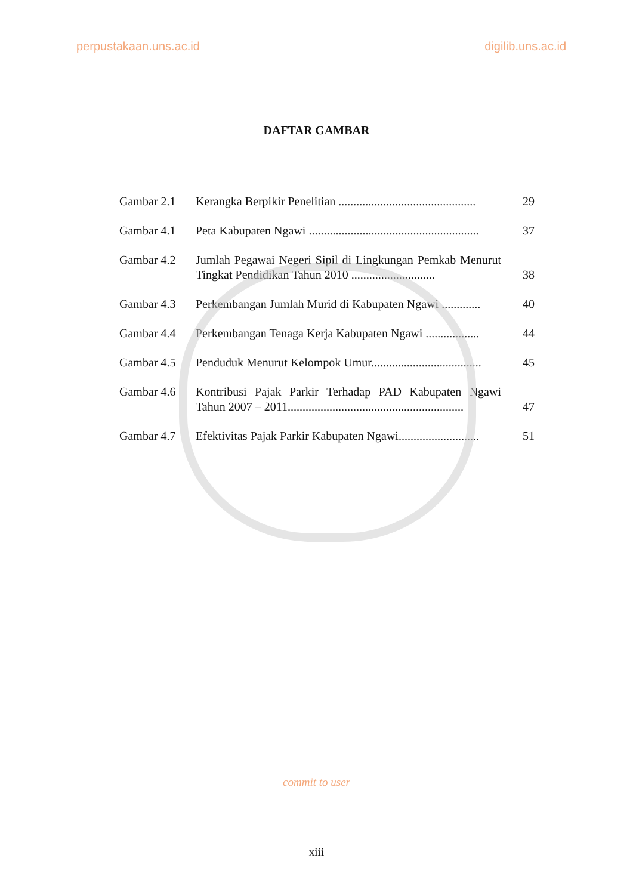perpustakaan.uns.ac.id digilib.uns.ac.id
DAFTAR GAMBAR
| Gambar 2.1 | Kerangka Berpikir Penelitian .............................................. | 29 |
| Gambar 4.1 | Peta Kabupaten Ngawi ......................................................... | 37 |
| Gambar 4.2 | Jumlah Pegawai Negeri Sipil di Lingkungan Pemkab Menurut Tingkat Pendidikan Tahun 2010 ............................ | 38 |
| Gambar 4.3 | Perkembangan Jumlah Murid di Kabupaten Ngawi ............. | 40 |
| Gambar 4.4 | Perkembangan Tenaga Kerja Kabupaten Ngawi .................. | 44 |
| Gambar 4.5 | Penduduk Menurut Kelompok Umur..................................... | 45 |
| Gambar 4.6 | Kontribusi Pajak Parkir Terhadap PAD Kabupaten Ngawi Tahun 2007 – 2011........................................................... | 47 |
| Gambar 4.7 | Efektivitas Pajak Parkir Kabupaten Ngawi........................... | 51 |
commit to user
xiii